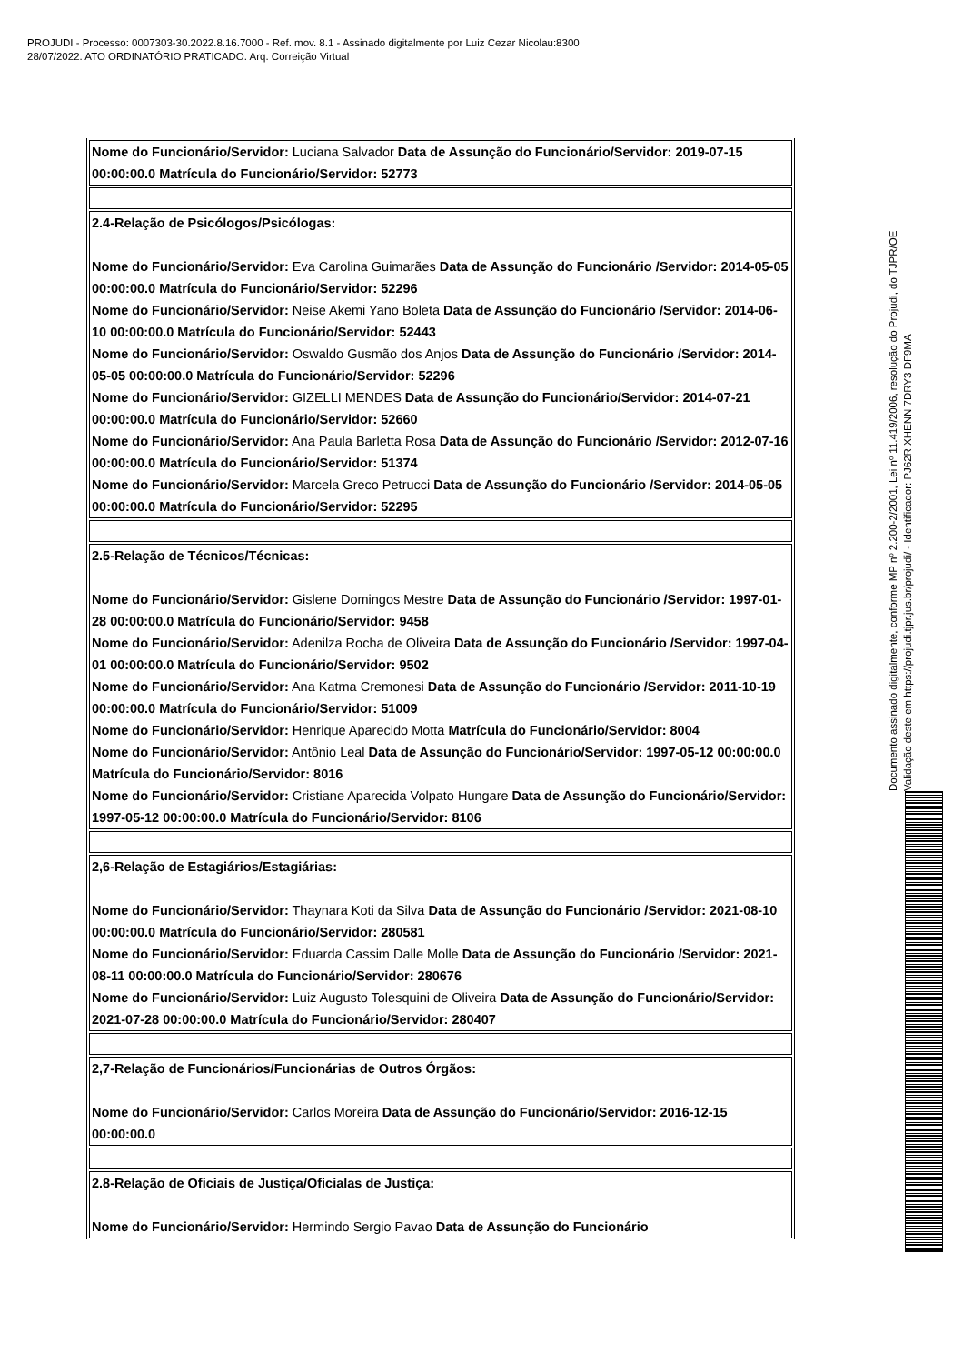PROJUDI - Processo: 0007303-30.2022.8.16.7000 - Ref. mov. 8.1 - Assinado digitalmente por Luiz Cezar Nicolau:8300
28/07/2022: ATO ORDINATÓRIO PRATICADO. Arq: Correição Virtual
| Nome do Funcionário/Servidor: Luciana Salvador Data de Assunção do Funcionário/Servidor: 2019-07-15 00:00:00.0 Matrícula do Funcionário/Servidor: 52773 |
| 2.4-Relação de Psicólogos/Psicólogas: Nome do Funcionário/Servidor: Eva Carolina Guimarães Data de Assunção do Funcionário /Servidor: 2014-05-05 00:00:00.0 Matrícula do Funcionário/Servidor: 52296 Nome do Funcionário/Servidor: Neise Akemi Yano Boleta Data de Assunção do Funcionário /Servidor: 2014-06-10 00:00:00.0 Matrícula do Funcionário/Servidor: 52443 Nome do Funcionário/Servidor: Oswaldo Gusmão dos Anjos Data de Assunção do Funcionário /Servidor: 2014-05-05 00:00:00.0 Matrícula do Funcionário/Servidor: 52296 Nome do Funcionário/Servidor: GIZELLI MENDES Data de Assunção do Funcionário/Servidor: 2014-07-21 00:00:00.0 Matrícula do Funcionário/Servidor: 52660 Nome do Funcionário/Servidor: Ana Paula Barletta Rosa Data de Assunção do Funcionário /Servidor: 2012-07-16 00:00:00.0 Matrícula do Funcionário/Servidor: 51374 Nome do Funcionário/Servidor: Marcela Greco Petrucci Data de Assunção do Funcionário /Servidor: 2014-05-05 00:00:00.0 Matrícula do Funcionário/Servidor: 52295 |
| 2.5-Relação de Técnicos/Técnicas: Nome do Funcionário/Servidor: Gislene Domingos Mestre Data de Assunção do Funcionário /Servidor: 1997-01-28 00:00:00.0 Matrícula do Funcionário/Servidor: 9458 Nome do Funcionário/Servidor: Adenilza Rocha de Oliveira Data de Assunção do Funcionário /Servidor: 1997-04-01 00:00:00.0 Matrícula do Funcionário/Servidor: 9502 Nome do Funcionário/Servidor: Ana Katma Cremonesi Data de Assunção do Funcionário /Servidor: 2011-10-19 00:00:00.0 Matrícula do Funcionário/Servidor: 51009 Nome do Funcionário/Servidor: Henrique Aparecido Motta Matrícula do Funcionário/Servidor: 8004 Nome do Funcionário/Servidor: Antônio Leal Data de Assunção do Funcionário/Servidor: 1997-05-12 00:00:00.0 Matrícula do Funcionário/Servidor: 8016 Nome do Funcionário/Servidor: Cristiane Aparecida Volpato Hungare Data de Assunção do Funcionário/Servidor: 1997-05-12 00:00:00.0 Matrícula do Funcionário/Servidor: 8106 |
| 2,6-Relação de Estagiários/Estagiárias: Nome do Funcionário/Servidor: Thaynara Koti da Silva Data de Assunção do Funcionário /Servidor: 2021-08-10 00:00:00.0 Matrícula do Funcionário/Servidor: 280581 Nome do Funcionário/Servidor: Eduarda Cassim Dalle Molle Data de Assunção do Funcionário /Servidor: 2021-08-11 00:00:00.0 Matrícula do Funcionário/Servidor: 280676 Nome do Funcionário/Servidor: Luiz Augusto Tolesquini de Oliveira Data de Assunção do Funcionário/Servidor: 2021-07-28 00:00:00.0 Matrícula do Funcionário/Servidor: 280407 |
| 2,7-Relação de Funcionários/Funcionárias de Outros Órgãos: Nome do Funcionário/Servidor: Carlos Moreira Data de Assunção do Funcionário/Servidor: 2016-12-15 00:00:00.0 |
| 2.8-Relação de Oficiais de Justiça/Oficialas de Justiça: Nome do Funcionário/Servidor: Hermindo Sergio Pavao Data de Assunção do Funcionário |
Documento assinado digitalmente, conforme MP nº 2.200-2/2001, Lei nº 11.419/2006, resolução do Projudi, do TJPR/OE
Validação deste em https://projudi.tjpr.jus.br/projudi/ - Identificador: PJ62R XHENN 7DRY3 DF9MA